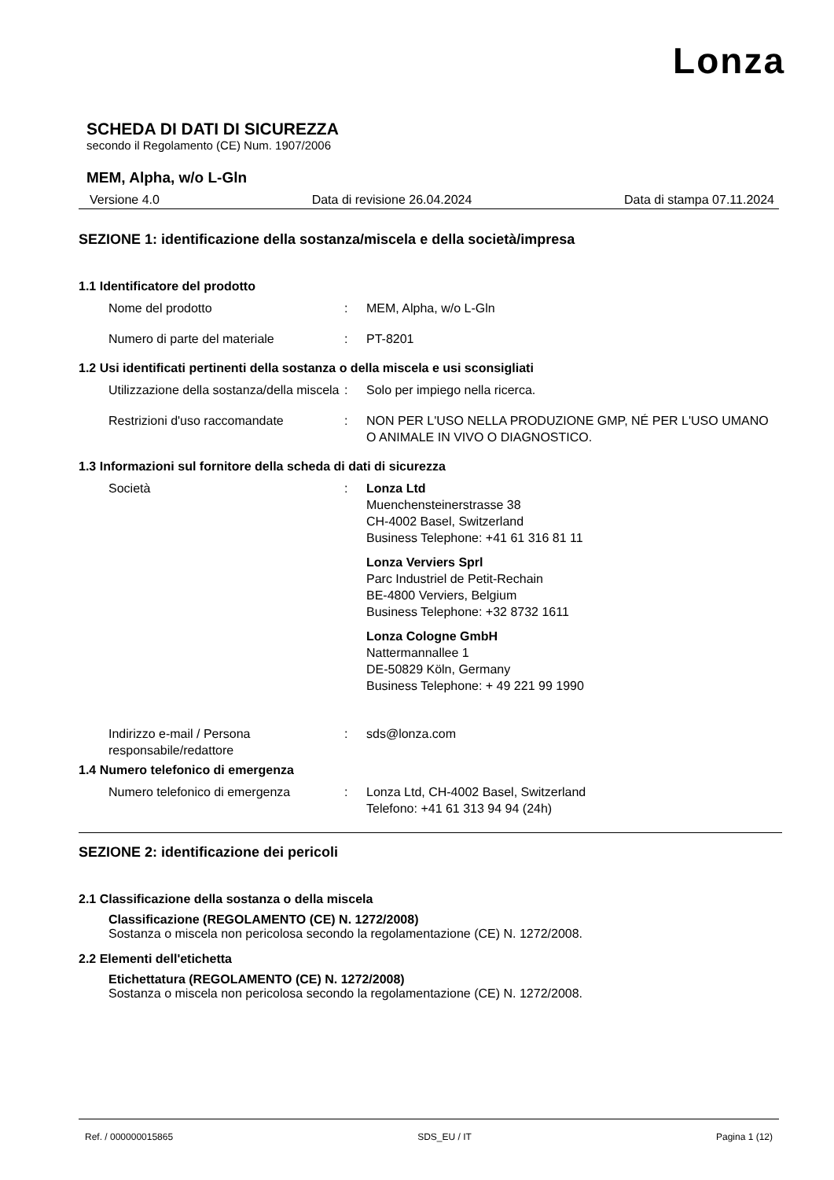Lonza
SCHEDA DI DATI DI SICUREZZA
secondo il Regolamento (CE) Num. 1907/2006
MEM, Alpha, w/o L-Gln
Versione 4.0 Data di revisione 26.04.2024 Data di stampa 07.11.2024
SEZIONE 1: identificazione della sostanza/miscela e della società/impresa
1.1 Identificatore del prodotto
Nome del prodotto : MEM, Alpha, w/o L-Gln
Numero di parte del materiale : PT-8201
1.2 Usi identificati pertinenti della sostanza o della miscela e usi sconsigliati
Utilizzazione della sostanza/della miscela
: Solo per impiego nella ricerca.
Restrizioni d'uso raccomandate : NON PER L'USO NELLA PRODUZIONE GMP, NÉ PER L'USO UMANO O ANIMALE IN VIVO O DIAGNOSTICO.
1.3 Informazioni sul fornitore della scheda di dati di sicurezza
Società : Lonza Ltd
Muenchensteinerstrasse 38
CH-4002 Basel, Switzerland
Business Telephone: +41 61 316 81 11
Lonza Verviers Sprl
Parc Industriel de Petit-Rechain
BE-4800 Verviers, Belgium
Business Telephone: +32 8732 1611
Lonza Cologne GmbH
Nattermannallee 1
DE-50829 Köln, Germany
Business Telephone: + 49 221 99 1990
Indirizzo e-mail / Persona responsabile/redattore
: sds@lonza.com
1.4 Numero telefonico di emergenza
Numero telefonico di emergenza : Lonza Ltd, CH-4002 Basel, Switzerland
Telefono: +41 61 313 94 94 (24h)
SEZIONE 2: identificazione dei pericoli
2.1 Classificazione della sostanza o della miscela
Classificazione (REGOLAMENTO (CE) N. 1272/2008)
Sostanza o miscela non pericolosa secondo la regolamentazione (CE) N. 1272/2008.
2.2 Elementi dell'etichetta
Etichettatura (REGOLAMENTO (CE) N. 1272/2008)
Sostanza o miscela non pericolosa secondo la regolamentazione (CE) N. 1272/2008.
Ref. / 000000015865 SDS_EU / IT Pagina 1 (12)